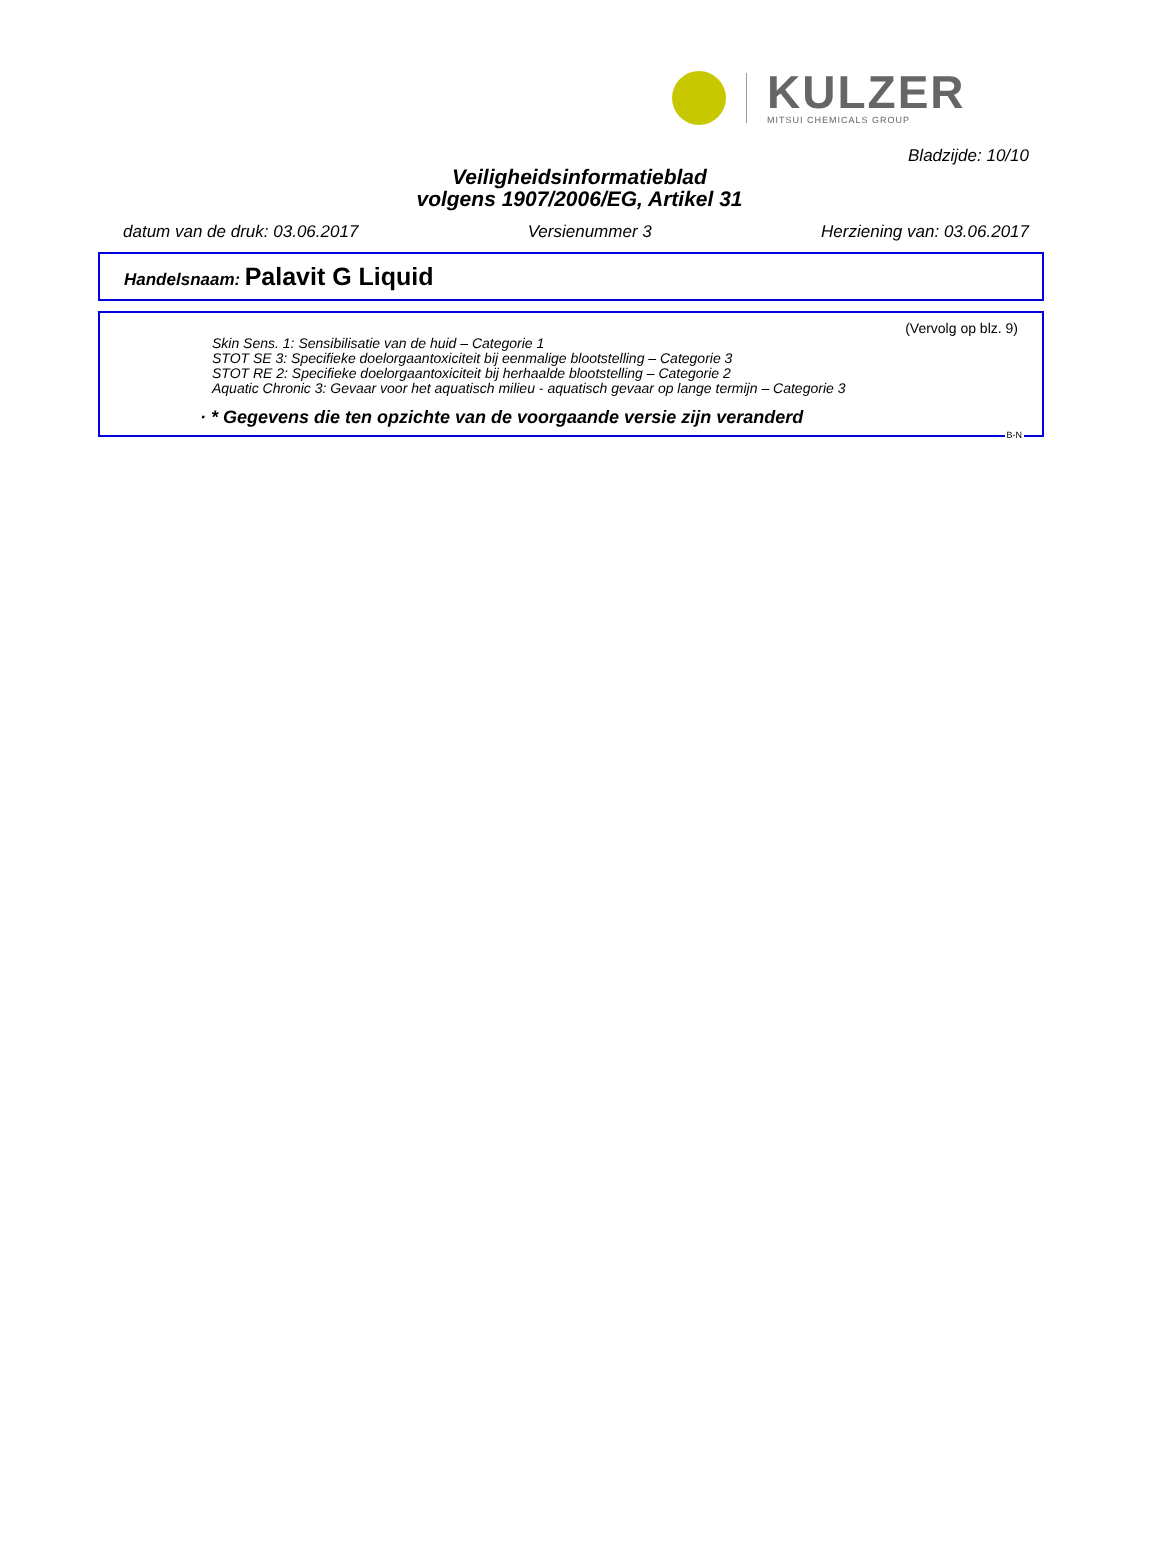KULZER
MITSUI CHEMICALS GROUP
Bladzijde: 10/10
Veiligheidsinformatieblad
volgens 1907/2006/EG, Artikel 31
datum van de druk: 03.06.2017 Versienummer 3 Herziening van: 03.06.2017
Handelsnaam: Palavit G Liquid
(Vervolg op blz. 9)
Skin Sens. 1: Sensibilisatie van de huid – Categorie 1
STOT SE 3: Specifieke doelorgaantoxiciteit bij eenmalige blootstelling – Categorie 3
STOT RE 2: Specifieke doelorgaantoxiciteit bij herhaalde blootstelling – Categorie 2
Aquatic Chronic 3: Gevaar voor het aquatisch milieu - aquatisch gevaar op lange termijn – Categorie 3
· * Gegevens die ten opzichte van de voorgaande versie zijn veranderd
B-N